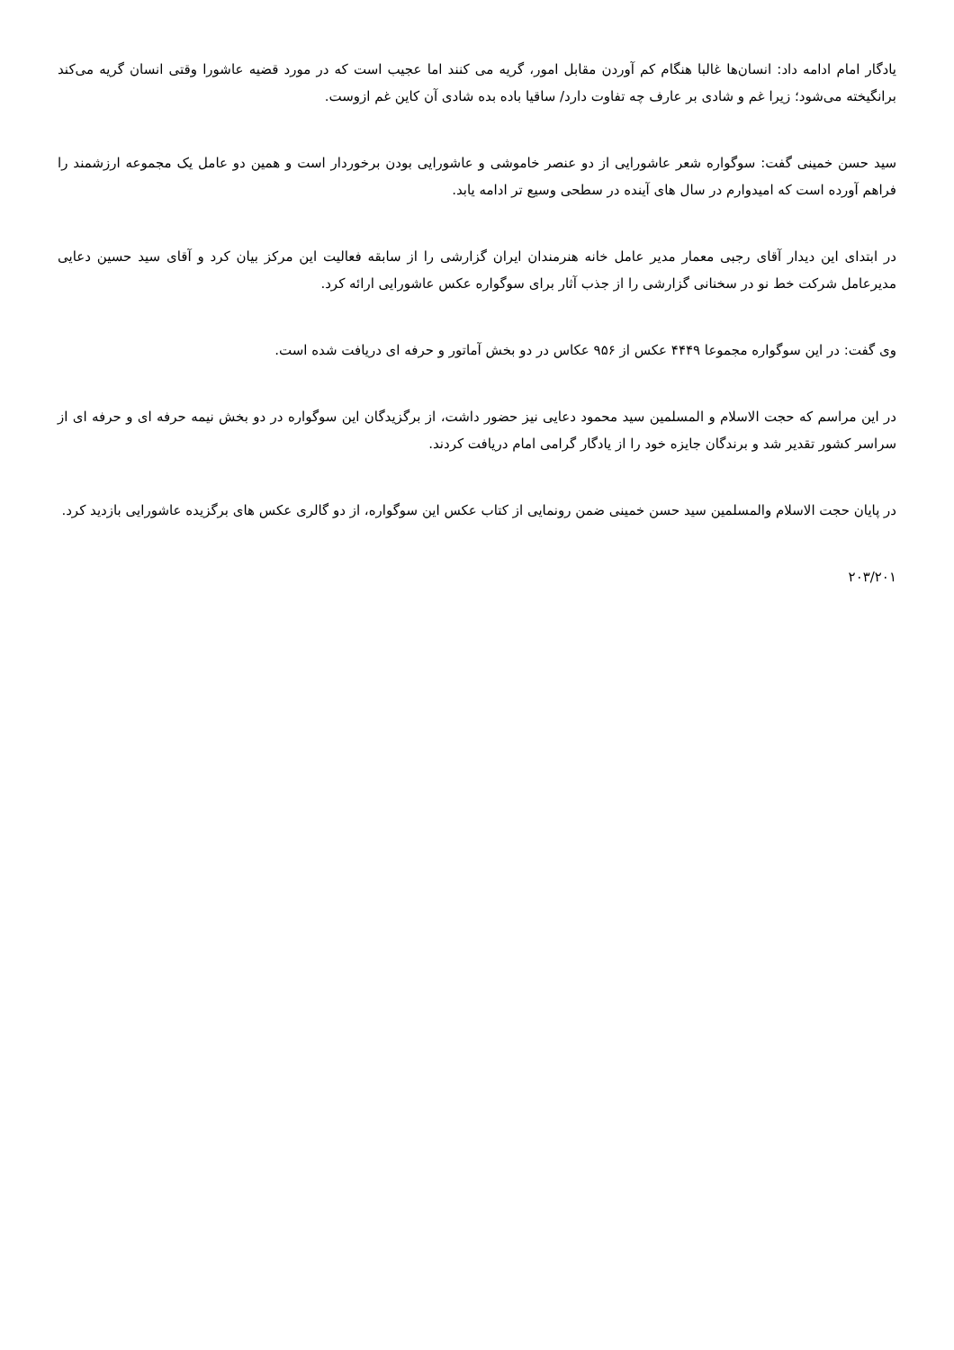یادگار امام ادامه داد: انسان‌ها غالبا هنگام کم آوردن مقابل امور، گریه می کنند اما عجیب است که در مورد قضیه عاشورا وقتی انسان گریه می‌کند برانگیخته می‌شود؛ زیرا غم و شادی بر عارف چه تفاوت دارد/ ساقیا باده بده شادی آن کاین غم ازوست.
سید حسن خمینی گفت: سوگواره شعر عاشورایی از دو عنصر خاموشی و عاشورایی بودن برخوردار است و همین دو عامل یک مجموعه ارزشمند را فراهم آورده است که امیدوارم در سال های آینده در سطحی وسیع تر ادامه یابد.
در ابتدای این دیدار آقای رجبی معمار مدیر عامل خانه هنرمندان ایران گزارشی را از سابقه فعالیت این مرکز بیان کرد و آقای سید حسین دعایی مدیرعامل شرکت خط نو در سخنانی گزارشی را از جذب آثار برای سوگواره عکس عاشورایی ارائه کرد.
وی گفت: در این سوگواره مجموعا ۴۴۴۹ عکس از ۹۵۶ عکاس در دو بخش آماتور و حرفه ای دریافت شده است.
در این مراسم که حجت الاسلام و المسلمین سید محمود دعایی نیز حضور داشت، از برگزیدگان این سوگواره در دو بخش نیمه حرفه ای و حرفه ای از سراسر کشور تقدیر شد و برندگان جایزه خود را از یادگار گرامی امام دریافت کردند.
در پایان حجت الاسلام والمسلمین سید حسن خمینی ضمن رونمایی از کتاب عکس این سوگواره، از دو گالری عکس های برگزیده عاشورایی بازدید کرد.
۲۰۳/۲۰۱